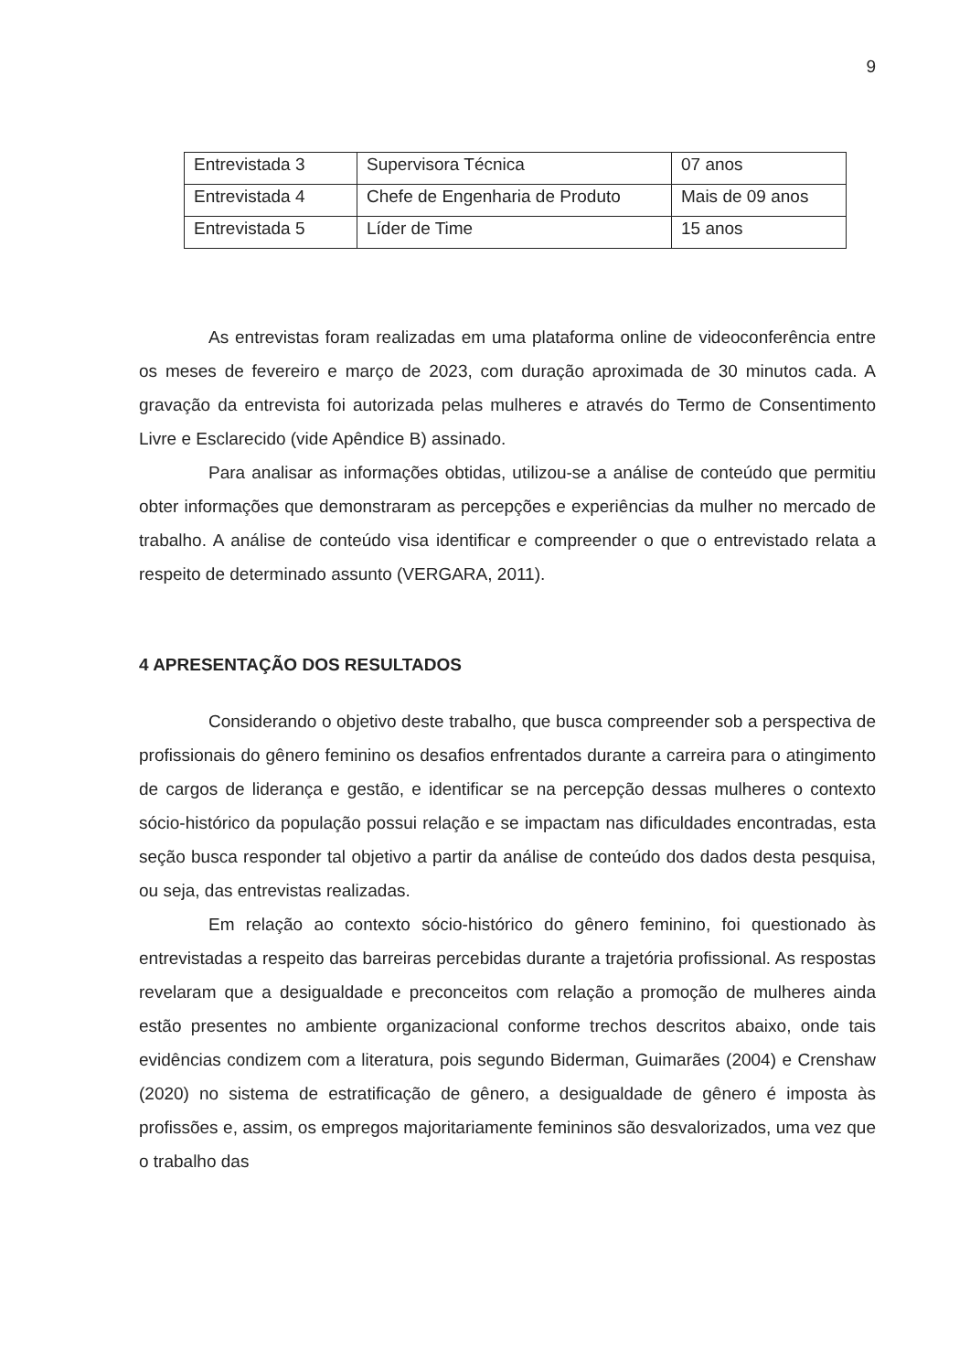9
| Entrevistada 3 | Supervisora Técnica | 07 anos |
| Entrevistada 4 | Chefe de Engenharia de Produto | Mais de 09 anos |
| Entrevistada 5 | Líder de Time | 15 anos |
As entrevistas foram realizadas em uma plataforma online de videoconferência entre os meses de fevereiro e março de 2023, com duração aproximada de 30 minutos cada. A gravação da entrevista foi autorizada pelas mulheres e através do Termo de Consentimento Livre e Esclarecido (vide Apêndice B) assinado.
Para analisar as informações obtidas, utilizou-se a análise de conteúdo que permitiu obter informações que demonstraram as percepções e experiências da mulher no mercado de trabalho. A análise de conteúdo visa identificar e compreender o que o entrevistado relata a respeito de determinado assunto (VERGARA, 2011).
4 APRESENTAÇÃO DOS RESULTADOS
Considerando o objetivo deste trabalho, que busca compreender sob a perspectiva de profissionais do gênero feminino os desafios enfrentados durante a carreira para o atingimento de cargos de liderança e gestão, e identificar se na percepção dessas mulheres o contexto sócio-histórico da população possui relação e se impactam nas dificuldades encontradas, esta seção busca responder tal objetivo a partir da análise de conteúdo dos dados desta pesquisa, ou seja, das entrevistas realizadas.
Em relação ao contexto sócio-histórico do gênero feminino, foi questionado às entrevistadas a respeito das barreiras percebidas durante a trajetória profissional. As respostas revelaram que a desigualdade e preconceitos com relação a promoção de mulheres ainda estão presentes no ambiente organizacional conforme trechos descritos abaixo, onde tais evidências condizem com a literatura, pois segundo Biderman, Guimarães (2004) e Crenshaw (2020) no sistema de estratificação de gênero, a desigualdade de gênero é imposta às profissões e, assim, os empregos majoritariamente femininos são desvalorizados, uma vez que o trabalho das